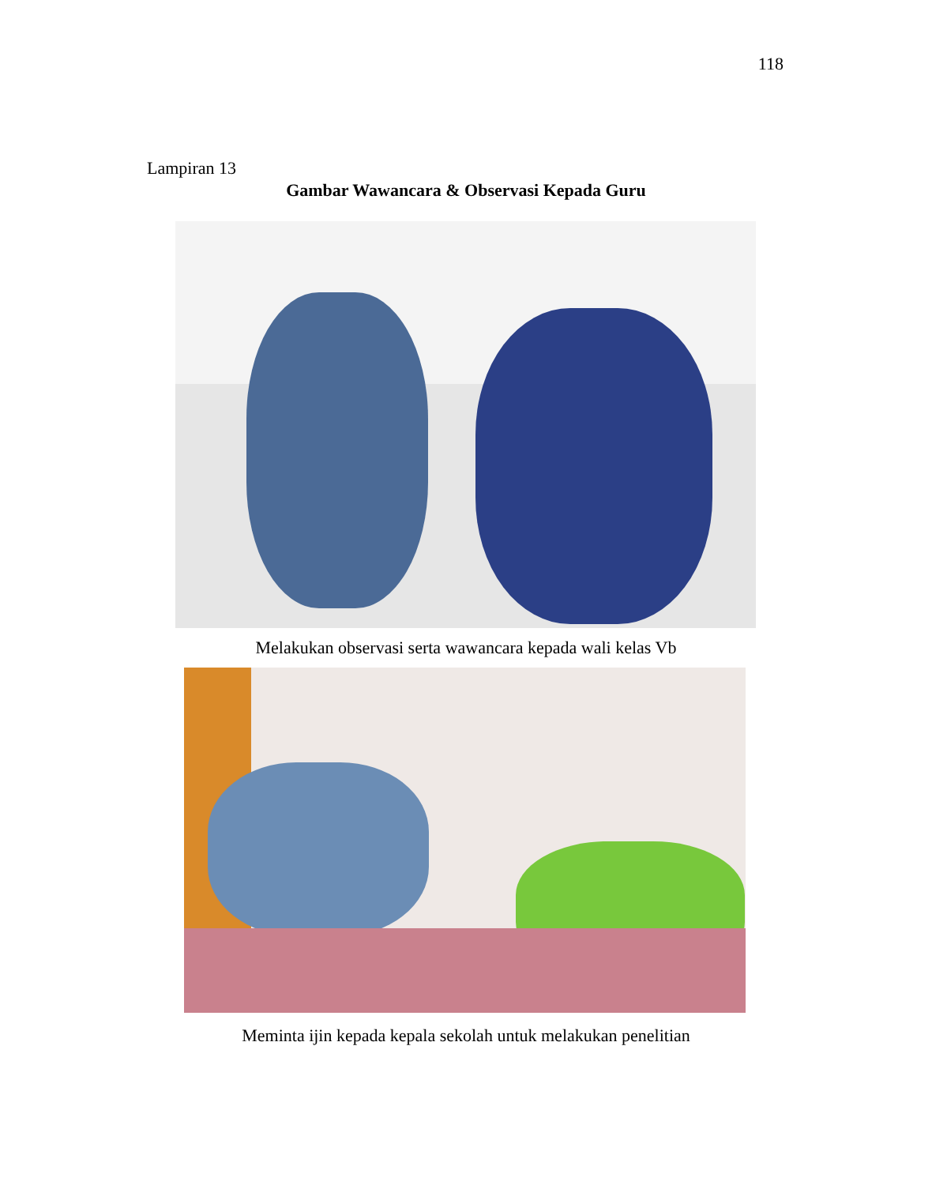118
Lampiran 13
Gambar Wawancara & Observasi Kepada Guru
Melakukan observasi serta wawancara kepada wali kelas Vb
Meminta ijin kepada kepala sekolah untuk melakukan penelitian